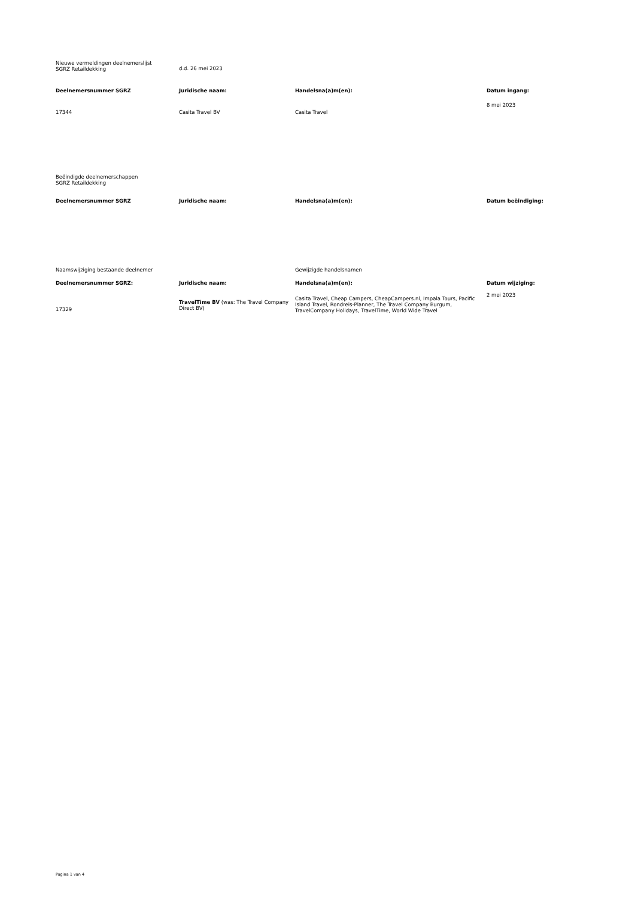| Nieuwe vermeldingen deelnemerslijst SGRZ Retaildekking | d.d. 26 mei 2023 | | |
| Deelnemersnummer SGRZ | Juridische naam: | Handelsna(a)m(en): | Datum ingang: |
| 17344 | Casita Travel BV | Casita Travel | 8 mei 2023 |
| Beëindigde deelnemerschappen SGRZ Retaildekking | | | |
| Deelnemersnummer SGRZ | Juridische naam: | Handelsna(a)m(en): | Datum beëindiging: |
| Naamswijziging bestaande deelnemer | | Gewijzigde handelsnamen | |
| Deelnemersnummer SGRZ: | Juridische naam: | Handelsna(a)m(en): | Datum wijziging: |
| 17329 | TravelTime BV (was: The Travel Company Direct BV) | Casita Travel, Cheap Campers, CheapCampers.nl, Impala Tours, Pacific Island Travel, Rondreis-Planner, The Travel Company Burgum, TravelCompany Holidays, TravelTime, World Wide Travel | 2 mei 2023 |
Pagina 1 van 4